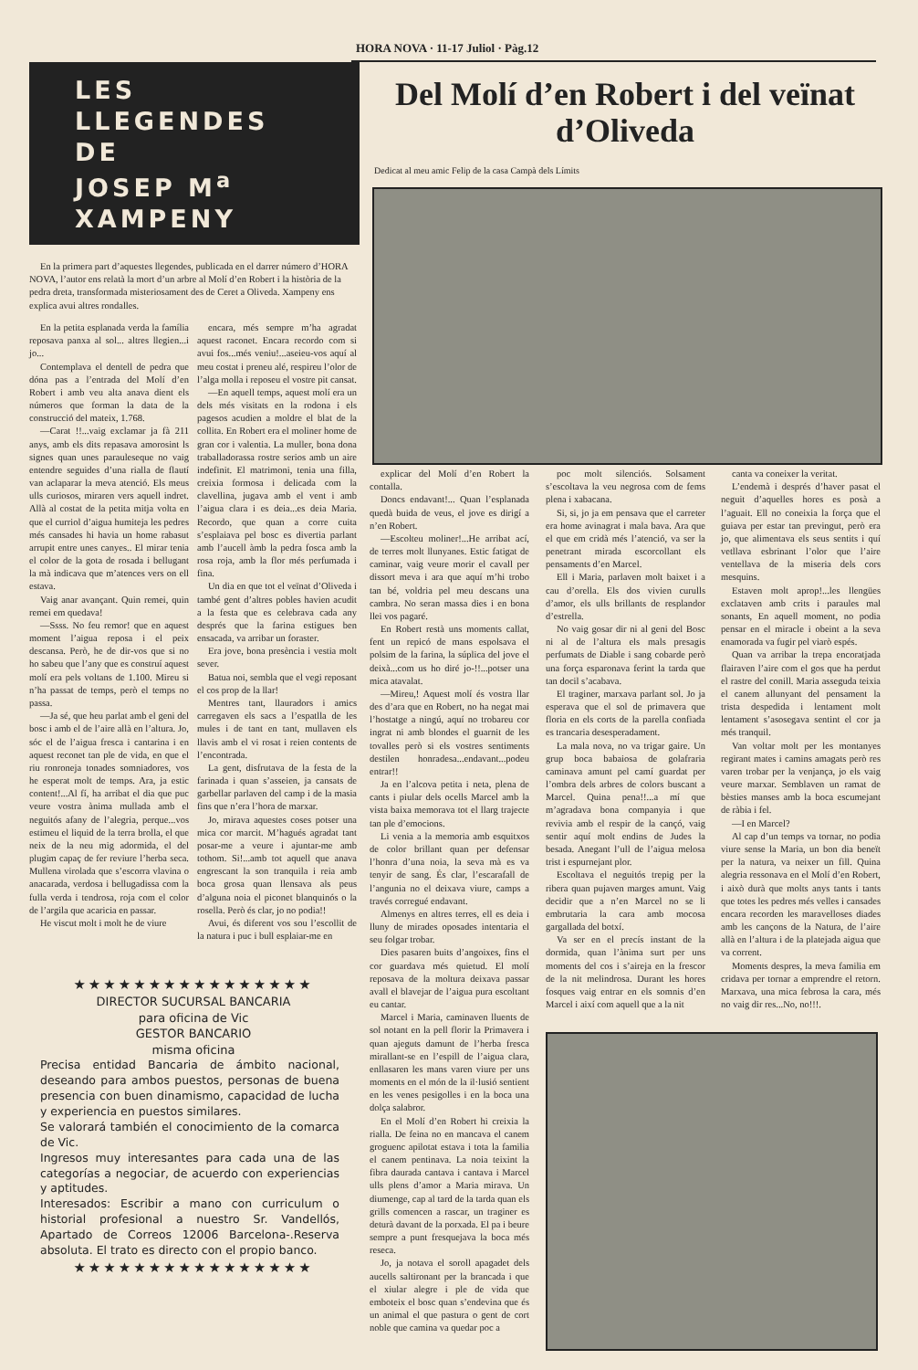HORA NOVA · 11-17 Juliol · Pàg.12
LES
LLEGENDES
DE
JOSEP M<sup>a</sup>
XAMPENY
Del Molí d’en Robert i del veïnat d’Oliveda
Dedicat al meu amic Felip de la casa Campà dels Límits
En la primera part d’aquestes llegendes, publicada en el darrer número d’HORA NOVA, l’autor ens relatà la mort d’un arbre al Molí d’en Robert i la història de la pedra dreta, transformada misteriosament des de Ceret a Oliveda. Xampeny ens explica avui altres rondalles.
En la petita esplanada verda la família reposava panxa al sol... altres llegien...i jo...
Contemplava el dentell de pedra que dóna pas a l’entrada del Molí d’en Robert i amb veu alta anava dient els números que forman la data de la construcció del mateix, 1.768.
—Carat !!...vaig exclamar ja fà 211 anys, amb els dits repasava amorosint ls signes quan unes parauleseque no vaig entendre seguides d’una rialla de flautí van aclaparar la meva atenció. Els meus ulls curiosos, miraren vers aquell indret. Allà al costat de la petita mitja volta en que el curriol d’aigua humiteja les pedres més cansades hi havia un home rabasut arrupit entre unes canyes.. El mirar tenia el color de la gota de rosada i bellugant la mà indicava que m’atences vers on ell estava.
Vaig anar avançant. Quin remei, quin remei em quedava!
—Ssss. No feu remor! que en aquest moment l’aigua reposa i el peix descansa. Però, he de dir-vos que si no ho sabeu que l’any que es construí aquest molí era pels voltans de 1.100. Mireu si n’ha passat de temps, però el temps no passa.
—Ja sé, que heu parlat amb el geni del bosc i amb el de l’aire allà en l’altura. Jo, sóc el de l’aigua fresca i cantarina i en aquest reconet tan ple de vida, en que el riu ronroneja tonades somniadores, vos he esperat molt de temps. Ara, ja estic content!...Al fí, ha arribat el dia que puc veure vostra ànima mullada amb el neguitós afany de l’alegria, perque...vos estimeu el liquid de la terra brolla, el que neix de la neu mig adormida, el del plugim capaç de fer reviure l’herba seca. Mullena virolada que s’escorra vlavina o anacarada, verdosa i bellugadissa com la fulla verda i tendrosa, roja com el color de l’argila que acaricia en passar.
He viscut molt i molt he de viure
encara, més sempre m’ha agradat aquest raconet. Encara recordo com si avui fos...més veniu!...aseieu-vos aquí al meu costat i preneu alé, respireu l’olor de l’alga molla i reposeu el vostre pit cansat.
—En aquell temps, aquest molí era un dels més visitats en la rodona i els pagesos acudien a moldre el blat de la collita. En Robert era el moliner home de gran cor i valentia. La muller, bona dona traballadorassa rostre serios amb un aire indefinit. El matrimoni, tenia una filla, creixia formosa i delicada com la clavellina, jugava amb el vent i amb l’aigua clara i es deia...es deia Maria. Recordo, que quan a corre cuita s’esplaiava pel bosc es divertia parlant amb l’aucell àmb la pedra fosca amb la rosa roja, amb la flor més perfumada i fina.
Un dia en que tot el veïnat d’Oliveda i també gent d’altres pobles havien acudit a la festa que es celebrava cada any després que la farina estigues ben ensacada, va arribar un foraster.
Era jove, bona presència i vestia molt sever.
Batua noi, sembla que el vegi reposant el cos prop de la llar!
Mentres tant, llauradors i amics carregaven els sacs a l’espatlla de les mules i de tant en tant, mullaven els llavis amb el vi rosat i reien contents de l’encontrada.
La gent, disfrutava de la festa de la farinada i quan s’asseien, ja cansats de garbellar parlaven del camp i de la masia fins que n’era l’hora de marxar.
Jo, mirava aquestes coses potser una mica cor marcit. M’hagués agradat tant posar-me a veure i ajuntar-me amb tothom. Si!...amb tot aquell que anava engrescant la son tranquila i reia amb boca grosa quan llensava als peus d’alguna noia el piconet blanquinós o la rosella. Però és clar, jo no podia!!
Avui, és diferent vos sou l’escollit de la natura i puc i bull esplaiar-me en
explicar del Molí d’en Robert la contalla.
Doncs endavant!... Quan l’esplanada quedà buida de veus, el jove es dirigí a n’en Robert.
—Escolteu moliner!...He arribat ací, de terres molt llunyanes. Estic fatigat de caminar, vaig veure morir el cavall per dissort meva i ara que aquí m’hi trobo tan bé, voldria pel meu descans una cambra. No seran massa dies i en bona llei vos pagaré.
En Robert restà uns moments callat, fent un repicó de mans espolsava el polsim de la farina, la súplica del jove el deixà...com us ho diré jo-!!...potser una mica atavalat.
—Mireu,! Aquest molí és vostra llar des d’ara que en Robert, no ha negat mai l’hostatge a ningú, aquí no trobareu cor ingrat ni amb blondes el guarnit de les tovalles però si els vostres sentiments destilen honradesa...endavant...podeu entrar!!
Ja en l’alcova petita i neta, plena de cants i piular dels ocells Marcel amb la vista baixa memorava tot el llarg trajecte tan ple d’emocions.
Li venia a la memoria amb esquitxos de color brillant quan per defensar l’honra d’una noia, la seva mà es va tenyir de sang. És clar, l’escarafall de l’angunia no el deixava viure, camps a través corregué endavant.
Almenys en altres terres, ell es deia i lluny de mirades oposades intentaria el seu folgar trobar.
Dies pasaren buits d’angoixes, fins el cor guardava més quietud. El molí reposava de la moltura deixava passar avall el blavejar de l’aigua pura escoltant eu cantar.
Marcel i Maria, caminaven lluents de sol notant en la pell florir la Primavera i quan ajeguts damunt de l’herba fresca mirallant-se en l’espill de l’aigua clara, enllasaren les mans varen viure per uns moments en el món de la il·lusió sentient en les venes pesigolles i en la boca una dolça salabror.
En el Molí d’en Robert hi creixia la rialla. De feina no en mancava el canem groguenc apilotat estava i tota la familia el canem pentinava. La noia teixint la fibra daurada cantava i cantava i Marcel ulls plens d’amor a Maria mirava. Un diumenge, cap al tard de la tarda quan els grills comencen a rascar, un traginer es deturà davant de la porxada. El pa i beure sempre a punt fresquejava la boca més reseca.
Jo, ja notava el soroll apagadet dels aucells saltironant per la brancada i que el xiular alegre i ple de vida que emboteix el bosc quan s’endevina que és un animal el que pastura o gent de cort noble que camina va quedar poc a
poc molt silenciós. Solsament s’escoltava la veu negrosa com de fems plena i xabacana.
Si, si, jo ja em pensava que el carreter era home avinagrat i mala bava. Ara que el que em cridà més l’atenció, va ser la penetrant mirada escorcollant els pensaments d’en Marcel.
Ell i Maria, parlaven molt baixet i a cau d’orella. Els dos vivien curulls d’amor, els ulls brillants de resplandor d’estrella.
No vaig gosar dir ni al geni del Bosc ni al de l’altura els mals presagis perfumats de Diable i sang cobarde però una força esparonava ferint la tarda que tan docil s’acabava.
El traginer, marxava parlant sol. Jo ja esperava que el sol de primavera que floria en els corts de la parella confiada es trancaria desesperadament.
La mala nova, no va trigar gaire. Un grup boca babaiosa de golafraria caminava amunt pel camí guardat per l’ombra dels arbres de colors buscant a Marcel. Quina pena!!...a mí que m’agradava bona companyia i que revivia amb el respir de la cançó, vaig sentir aquí molt endins de Judes la besada. Anegant l’ull de l’aigua melosa trist i espurnejant plor.
Escoltava el neguitós trepig per la ribera quan pujaven marges amunt. Vaig decidir que a n’en Marcel no se li embrutaria la cara amb mocosa gargallada del botxí.
Va ser en el precís instant de la dormida, quan l’ànima surt per uns moments del cos i s’aireja en la frescor de la nit melindrosa. Durant les hores fosques vaig entrar en els somnis d’en Marcel i així com aquell que a la nit
canta va coneixer la veritat.
L’endemà i després d’haver pasat el neguit d’aquelles hores es posà a l’aguait. Ell no coneixia la força que el guiava per estar tan previngut, però era jo, que alimentava els seus sentits i quí vetllava esbrinant l’olor que l’aire ventellava de la miseria dels cors mesquins.
Estaven molt aprop!...les llengües exclataven amb crits i paraules mal sonants, En aquell moment, no podia pensar en el miracle i obeint a la seva enamorada va fugir pel viarò espés.
Quan va arribar la trepa encoratjada flairaven l’aire com el gos que ha perdut el rastre del conill. Maria asseguda teixia el canem allunyant del pensament la trista despedida i lentament molt lentament s’asosegava sentint el cor ja més tranquil.
Van voltar molt per les montanyes regirant mates i camins amagats però res varen trobar per la venjança, jo els vaig veure marxar. Semblaven un ramat de bèsties manses amb la boca escumejant de ràbia i fel.
—I en Marcel?
Al cap d’un temps va tornar, no podia viure sense la Maria, un bon dia beneït per la natura, va neixer un fill. Quina alegria ressonava en el Molí d’en Robert, i això durà que molts anys tants i tants que totes les pedres més velles i cansades encara recorden les maravelloses diades amb les cançons de la Natura, de l’aire allà en l’altura i de la platejada aigua que va corrent.
Moments despres, la meva familia em cridava per tornar a emprendre el retorn. Marxava, una mica febrosa la cara, més no vaig dir res...No, no!!!.
★★★★★★★★★★★★★★★★
DIRECTOR SUCURSAL BANCARIA
para oficina de Vic
GESTOR BANCARIO
misma oficina
Precisa entidad Bancaria de ámbito nacional, deseando para ambos puestos, personas de buena presencia con buen dinamismo, capacidad de lucha y experiencia en puestos similares.
Se valorará también el conocimiento de la comarca de Vic.
Ingresos muy interesantes para cada una de las categorías a negociar, de acuerdo con experiencias y aptitudes.
Interesados: Escribir a mano con curriculum o historial profesional a nuestro Sr. Vandellós, Apartado de Correos 12006 Barcelona-.Reserva absoluta. El trato es directo con el propio banco.
★★★★★★★★★★★★★★★★